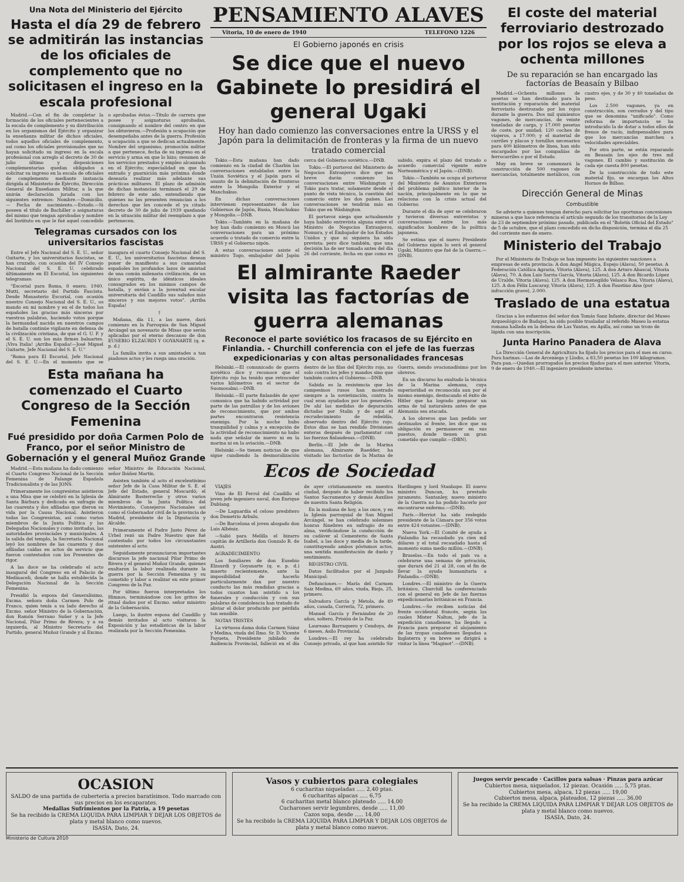Una Nota del Ministerio del Ejército
Hasta el día 29 de febrero se admitirán las instancias de los oficiales de complemento que no solicitasen el ingreso en la escala profesional
Madrid.—Con el fin de completar la formación de los oficiales pertenecientes a la escala de complemento y su distribución en los organismos del Ejército y organizar la enseñanza militar de dichos oficiales, todos aquellos oficiales de complemento, así como los oficiales provisionales que no hayan solicitado su ingreso en la escala profesional con arreglo al decreto de 30 de julio último y disposiciones complementarias quedan obligados a solicitar su ingreso en la escala de oficiales de complemento mediante instancia dirigida al Ministerio de Ejército, Dirección General de Enseñanza Militar, a la que unirán declaración jurada con los siguientes extremos: Nombre.—Domicilio. — Fecha de nacimiento.—Estado.—Si poseen el título de Bachiller o asignaturas del mismo que tengan aprobadas y nombre del Instituto en que le fué aquel concedido o aprobadas éstas.—Título de carrera que posee y asignaturas aprobadas, consignando el nombre del centro en que los obtuvieron.—Profesión u ocupación que desempeñaba antes de la guerra. Profesión u ocupación a que se dedican actualmente. Nombre del organismo, promoción militar a que pertenece, fecha de su ingreso en el servicio y arma en que lo hizo; resumen de los servicios prestados y empleo alcanzado en el Ejército; especialidad en que ha entrado y guarnición más próxima donde desearía realizar más adelante sus prácticas militares. El plazo de admisión de dichas instancias terminará el 29 de febrero de este año, entendiendo que quienes no las presenten renuncian a los derechos que les concede el ya citado decreto de 30 de julio de 1939 quedando en la situación militar del reemplazo a que pertenecen.
Telegramas cursados con los universitarios fascistas
Entre el Jefe Nacional del S. E. U., señor Guitarte, y los universitarios fascistas, se han cruzado, con ocasión del IV Consejo Nacional del S. E. U. celebrado últimamente en El Escorial, los siguientes telegramas:
"Escorial para Roma, 8 enero, 1940. Mutti, secretario del Partido Fascista. Desde Monasterio Escorial, con ocasión nuestro Consejo Nacional del S. E. U., os mando en mi nombre y en el de todos los españoles las gracias más sinceras por vuestras palabras, haciendo votos porque la hermandad nacida en nuestros campos de batalla continúe vigilante en defensa de la civilización cristiana, de que el G. U. F. y el S. E. U. son los más firmes baluartes. ¡Viva Italia! ¡Arriba España!—José Miguel Guitarte, Jefe Nacional del S. E. U."
"Roma para El Escorial, Jefe Nacional del S. E. U.—En el momento que se inaugura el cuarto Consejo Nacional del S. E. U., los universitarios fascistas desean poner de manifiesto a sus camaradas españoles los profundos lazos de amistad de una común milenaria civilización, de un único espíritu, de idénticos ideales consagrados en los mismos campos de batalla, y envían a la juventud escolar universitaria del Caudillo sus saludos más sinceros y sus mejores votos". ¡Arriba España!
†
Mañana, día 11, a las nueve, dará comienzo en la Parroquia de San Miguel Arcángel un novenario de Misas que serán aplicadas por el eterno descanso de don EUSEBIO ELZAURDI Y GOYANARTE (q. e. p. d.)
La familia invita a sus amistades a tan piadosos actos y les ruega una oración.
Esta mañana ha comenzado el Cuarto Congreso de la Sección Femenina
Fué presidido por doña Carmen Polo de Franco, por el señor Ministro de Gobernación y el general Muñoz Grande
Madrid.—Esta mañana ha dado comienzo el Cuarto Congreso Nacional de la Sección Femenina de Falange Española Tradicionalista y de las JONS.
Primeramente los congresistas asistieron a una Misa que se celebró en la Iglesia de Santa Bárbara y dedicada en sufragio de las cuarenta y dos afiliadas que dieron su vida por la Causa Nacional. Asistieron todas las Congresistas, así como varios miembros de la Junta Política y las Delegadas Nacionales y como invitadas, las autoridades provinciales y municipales. A la salida del templo, la Secretaria Nacional leyó los nombres de las cuarenta y dos afiliadas caídas en actos de servicio que fueron contestados con los Presentes de rigor.
A las doce se ha celebrado el acto inaugural del Congreso en el Palacio de Medinaceli, donde se halla establecida la Delegación Nacional de la Sección Femenina.
Presidió la esposa del Generalísimo, Excma. señora doña Carmen Polo de Franco, quien tenía a su lado derecho al Excmo. señor Ministro de la Gobernación, don Ramón Serrano Suñer y a la Jefe Nacional, Pilar Primo de Rivera; y a su izquierda, al Ministro Secretario del Partido, general Muñoz Grande y al Excmo. señor Ministro de Educación Nacional, señor Ibáñez Martín.
Asisten también al acto el excelentísimo señor Jefe de la Casa Militar de S. E. el Jefe del Estado, general Moscardó; el Almirante Basterreche y otros varios miembros de la Junta Política del Movimiento, Consejeros Nacionales así como el Gobernador civil de la provincia de Madrid, presidente de la Diputación y Alcalde.
Primeramente el Padre Justo Pérez de Urbel rezó un Padre Nuestro que fué contestado por todos los circunstantes asistentes al acto.
Seguidamente pronunciaron importantes discursos la jefe nacional Pilar Primo de Rivera y el general Muñoz Grande, quienes exaltaron la labor realizada durante la guerra por la Sección Femenina y su cometido y labor a realizar en este primer Congreso de la Paz.
Por último fueron interpretados los Himnos, terminándose con los gritos de ritual dados por el Excmo. señor ministro de la Gobernación.
Luego, la ilustre esposa del Caudillo y demás invitados al acto visitaron la Exposición y las estadísticas de la labor realizada por la Sección Femenina.
PENSAMIENTO ALAVES
Vitoria, 10 de enero de 1940 TELEFONO 1226
El Gobierno japonés en crisis
Se dice que el nuevo Gabinete lo presidirá el general Ugaki
Hoy han dado comienzo las conversaciones entre la URSS y el Japón para la delimitación de fronteras y la firma de un nuevo tratado comercial
Tokio.—Esta mañana han dado comienzo en la ciudad de Charbin las conversaciones entabladas entre la Unión Soviética y el Japón para el asunto de la delimitación de fronteras entre la Mongolia Exterior y el Manchukuo.
En dichas conversaciones intervienen representantes de los Gobiernos de Japón, Rusia, Manchukuo y Mongolia.—DNB.
Tokio.—También en la mañana de hoy han dado comienzo en Moscú las conversaciones para un próximo acuerdo o tratado de comercio entre la URSS y el Gobierno nipón.
A estas conversaciones asiste el ministro Togo, embajador del Japón cerca del Gobierno soviético.—DNB.
Tokio.—El portavoz del Ministerio de Negocios Extranjeros dice que en breve darán comienzo las conversaciones entre Wáshington y Tokio para tratar, solamente desde el punto de vista técnico, la cuestión del comercio entre los dos países. Las conversaciones se tendrán más en Tokio que en Wáshington.
El portavoz niega que actualmente haya habido entrevista alguna entre el Ministro de Negocios Extranjeros, Nomura, y el Embajador de los Estados Unidos y que ni siquiera ha sido prevista; pero dice también, que una decisión ha de ser tomada antes del día 26 del corriente, fecha en que como es sabido, expira el plazo del tratado o acuerdo comercial vigente entre Norteamérica y el Japón.—(DNB).
Tokio.—También se ocupa el portavoz del Ministerio de Asuntos Exteriores del problema político interior de la nación, principalmente en lo que se relaciona con la crisis actual del Gobierno.
Durante el día de ayer se celebraron y tuvieron diversas entrevistas y conversaciones entre los más significados hombres de la política japonesa.
Se estima que el nuevo Presidente del Gobierno nipón lo será el general Ugaki, Ministro que fué de la Guerra.—(DNB).
El almirante Raeder visita las factorías de guerra alemanas
Reconoce el parte soviético los fracasos de su Ejército en Finlandia. - Churchill conferencia con el jefe de las fuerzas expedicionarias y con altas personalidades francesas
Helsinki.—El comunicado de guerra soviético dice y reconoce que el Ejército rojo ha tenido que retroceder varios kilómetros en el sector de Suomosalmi.—DNB.
Helsinki.—El parte finlandés de ayer comunica que ha habido actividad por parte de las patrullas y de los aviones de reconocimiento, que por ambas partes encontraron resistencia enemiga. Por la noche hubo tranquilidad y calma y a excepción de la actividad de reconocimiento no hubo nada que señalar de nuevo ni en la marina ni en la aviación.—DNB.
Helsinki.—Se tienen noticias de que sigue cundiendo la desmoralización dentro de las filas del Ejército rojo, no solo contra los jefes y mandos sino que también contra el Gobierno.—DNB.
Sabida es la resistencia que los campesinos rusos han mostrado siempre a la sovietización, contra la cual eran ayudados por los generales. De ahí las medidas de depuración dictadas por Stalin y de aquí el recrudecimiento de rebeldía, observado dentro del Ejército rojo. Estos días se han rendido Divisiones enteras después de parlamentar con las fuerzas finlandesas.—(DNB).
Berlín.—El Jefe de la Marina alemana, Almirante Raedder, ha visitado las factorías de la Marina de Guerra, siendo ovacionadísimo por los obreros.
En un discurso ha exaltado la técnica de la Marina alemana, cuya superioridad es reconocida aun por el mismo enemigo, destacando el éxito de Hitler que ha logrado preparar un arma de tal naturaleza antes de que Alemania sea atacada.
A los obreros que han pedido ser destinados al frente, les dice que su obligación es permanecer en sus puestos, donde tienen un gran cometido que cumplir.—(DBN).
Ecos de Sociedad
VIAJES
Vino de El Ferrol del Caudillo el joven jefe ingeniero naval, don Enrique Dublang.
—De Laguardia el celoso presbítero don Demetrio Arbulu.
—De Barcelona el joven abogado don Luis Albéniz.
—Salió para Melilla el bizarro capitán de Artillería don Gonzalo R. de Austri.
AGRADECIMIENTO
Los familiares de don Eusebio Elzaurdi y Goyanarte (q. e. p. d.) muerto recientemente, ante la imposibilidad de hacerlo particularmente dan por nuestro conducto las más rendidas gracias a todos cuantos han asistido a los funerales y conducción y con sus palabras de condolencia han tratado de aliviar el dolor producido por pérdida tan sensible.
NOTAS TRISTES
La virtuosa dama doña Carmen Sáinz y Medina, viuda del Ilmo. Sr. D. Vicente Payueta, Presidente jubilado de Audiencia Provincial, falleció en el día de ayer cristianamente en nuestra ciudad, después de haber recibido los Santos Sacramentos y demás Auxilios de nuestra Santa Religión.
En la mañana de hoy, a las once, y en la Iglesia parroquial de San Miguel Arcángel, se han celebrado solemnes honras fúnebres en sufragio de su alma, verificándose la conducción de su cadáver al Cementerio de Santa Isabel, a las doce y media de la tarde, constituyendo ambos póstumos actos, una sentida manifestación de duelo y sentimiento.
REGISTRO CIVIL
Datos facilitados por el Juzgado Municipal:
Defunciones.— María del Carmen Saiz Medina, 69 años, viuda, Rioja, 25, primero.
Salvadora García y Metola, de 49 años, casada, Correría, 72, primero.
Manuel García y Fernández de 20 años, soltero, Prisión de la Paz.
Laureano Barraquero y Cendoya, de 6 meses, Asilo Provincial.
Londres.—El rey ha celebrado Consejo privado, al que han asistido Sir Hardingen y lord Stanhope. El nuevo ministro Duncan, ha prestado juramento. Santanley, nuevo ministro de la Guerra no ha podido hacerlo por encontrarse enfermo.—(DNB).
París.—Herriot ha sido reelegido presidente de la Cámara por 356 votos entre 424 votantes.—(DNB).
Nueva York.—El Comité de ayuda a Finlandia ha recaudado ya cien mil dólares y el total recaudado hasta el momento suma medio millón.—(DNB).
Bruselas.—En todo el país va a celebrarse una semana de privación, que durará del 21 al 28, con el fin de llevar la ayuda humanitaria a Finlandia.—(DNB).
Londres.—El ministro de la Guerra británico, Churchill ha conferenciado con el general en Jefe de las fuerzas expedicionarias británicas en Francia.
Londres.—Se reciben noticias del frente occidental francés, según las cuales Mister Nalton, jefe de la expedición canadiense, ha llegado a Francia para preparar el alojamiento de las tropas canadienses llegadas a Inglaterra y en breve se dirigirá a visitar la línea "Maginot".—(DNB).
El coste del material ferroviario destrozado por los rojos se eleva a ochenta millones
De su reparación se han encargado las factorías de Beasaín y Bilbao
Madrid.—Ochenta millones de pesetas se han destinado para la sustitución y reparación del material ferroviario destrozado por los rojos durante la guerra. Dos mil quinientos vagones, de mercancías, de veinte toneladas de carga, y 17.000 pesetas de coste, por unidad; 120 coches de viajeros, a 17.000; y el material de carriles y placas y tornillos necesarios para 400 kilómetros de línea, han sido encargados por las compañías de ferrocarriles o por el Estado.
Muy en breve se comenzará la construcción de 500 vagones de mercancías, totalmente metálicos, con cuatro ejes, y de 30 y 40 toneladas de peso.
Los 2.500 vagones, ya en construcción, son cerrados y del tipo que se denomina "unificado". Como reforma de importancia se ha introducido la de dotar a todos ellos de frenos de vacío, indispensables para que los mercancías marchen a velocidades apreciables.
Por otra parte, se están reparando en Beasaín los ejes de tres mil vagones. El cambio y sustitución de cada eje cuesta 800 pesetas.
De la construcción de todo este material fijo, se encargan los Altos Hornos de Bilbao.
Dirección General de Minas
Combustible
Se advierte a quienes tengan derecho para solicitar las oportunas concesiones mineras a que hace referencia el artículo segundo de los transitorios de la Ley de 23 de septiembre próximo pasado, publicada en el "Boletín Oficial del Estado" de 5 de octubre, que el plazo concedido en dicha disposición, termina el día 25 del corriente mes de enero.
Ministerio del Trabajo
Por el Ministerio de Trabajo se han impuesto las siguientes sanciones a empresas de esta provincia: A don Angel Múgica, Espejo (Alava), 50 pesetas. A Federación Católica Agraria, Vitoria (Alava), 125. A don Arturo Abascal, Vitoria (Alava), 70. A don Luis Sarria García, Vitoria (Alava), 125. A don Ricardo López de Uralde, Vitoria (Alava), 125. A don Hermenegildo Velasco Roa, Vitoria (Alava), 125. A don Félix Lascaray, Vitoria (Alava), 125. A don Faustino Aisa (por infracción grave), 2.000.
Traslado de una estatua
Gracias a los esfuerzos del señor don Tomás Sanz Infante, director del Museo Arqueológico de Badajoz, ha sido posible trasladar al referido Museo la estatua romana hallada en la dehesa de Las Yuntas, en Apilla, así como un trozo de lápida con una inscripción.
Junta Harino Panadera de Alava
La Dirección General de Agricultura ha fijado los precios para el mes en curso. Para harinas.—Las de Arceniega y Llodio, a 83,50 pesetas los 100 kilogramos. Para pan.—Quedan prorrogados los precios fijados para el mes anterior. Vitoria, 9 de enero de 1940.—El ingeniero presidente interino.
OCASION
SALDO de una partida de cubertería a precios baratísimos. Todo marcado con sus precios en los escaparates.
Medallas Sufrimientos por la Patria, a 19 pesetas
Se ha recibido la CREMA LIQUIDA PARA LIMPIAR Y DEJAR LOS OBJETOS de plata y metal blanco como nuevos.
ISASIA, Dato, 24.
Vasos y cubiertos para colegiales
6 cucharitas niqueladas ..... 2,40 ptas.
6 cucharitas alpacas ..... 6,75
6 cucharitas metal blanco plateado ..... 14,00
Cucharones servir legumbres, desde ..... 11,00
Cazos sopa, desde ..... 14,00
Se ha recibido la CREMA LIQUIDA PARA LIMPIAR Y DEJAR LOS OBJETOS de plata y metal blanco como nuevos.
Juegos servir pescado · Cacillos para salsas · Pinzas para azúcar
Cubiertos mesa, niquelados, 12 piezas. Ocasión ..... 5,75 ptas.
Cubiertos mesa, alpaca, 12 piezas ..... 19,00
Cubiertos mesa, alpaca, plateados, 12 piezas ..... 36,00
Se ha recibido la CREMA LIQUIDA PARA LIMPIAR Y DEJAR LOS OBJETOS de plata y metal blanco como nuevos.
ISASIA, Dato, 24.
Ministerio de Cultura 2010